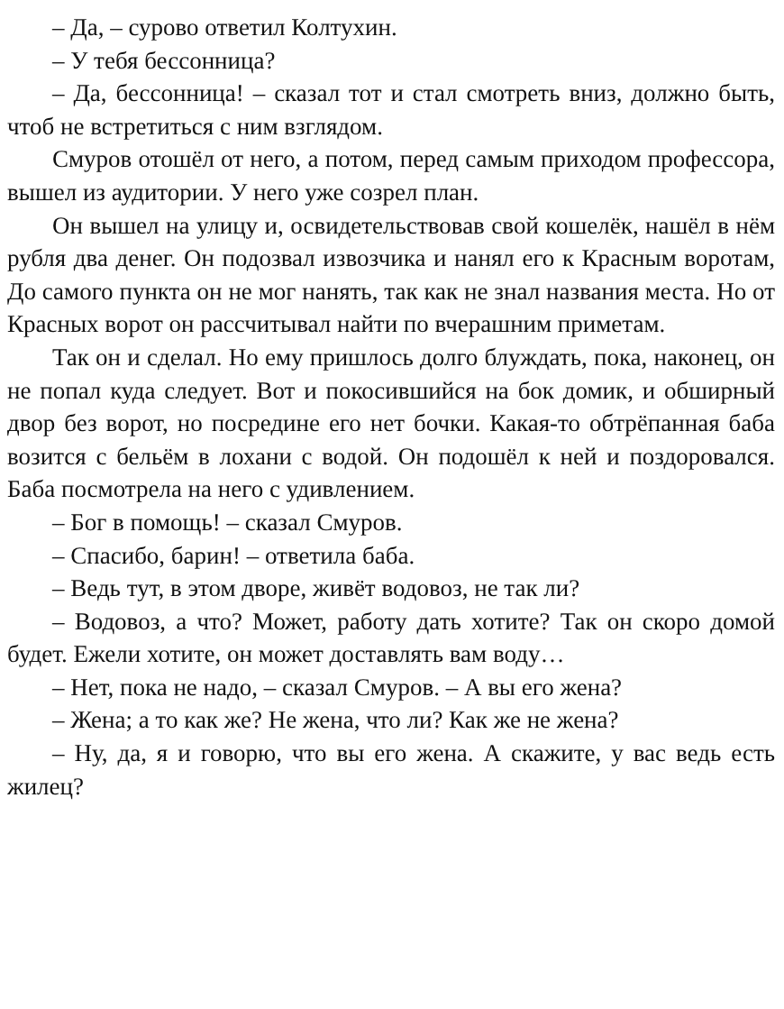– Да, – сурово ответил Колтухин.
– У тебя бессонница?
– Да, бессонница! – сказал тот и стал смотреть вниз, должно быть, чтоб не встретиться с ним взглядом.
Смуров отошёл от него, а потом, перед самым приходом профессора, вышел из аудитории. У него уже созрел план.
Он вышел на улицу и, освидетельствовав свой кошелёк, нашёл в нём рубля два денег. Он подозвал извозчика и нанял его к Красным воротам, До самого пункта он не мог нанять, так как не знал названия места. Но от Красных ворот он рассчитывал найти по вчерашним приметам.
Так он и сделал. Но ему пришлось долго блуждать, пока, наконец, он не попал куда следует. Вот и покосившийся на бок домик, и обширный двор без ворот, но посредине его нет бочки. Какая-то обтрёпанная баба возится с бельём в лохани с водой. Он подошёл к ней и поздоровался. Баба посмотрела на него с удивлением.
– Бог в помощь! – сказал Смуров.
– Спасибо, барин! – ответила баба.
– Ведь тут, в этом дворе, живёт водовоз, не так ли?
– Водовоз, а что? Может, работу дать хотите? Так он скоро домой будет. Ежели хотите, он может доставлять вам воду…
– Нет, пока не надо, – сказал Смуров. – А вы его жена?
– Жена; а то как же? Не жена, что ли? Как же не жена?
– Ну, да, я и говорю, что вы его жена. А скажите, у вас ведь есть жилец?